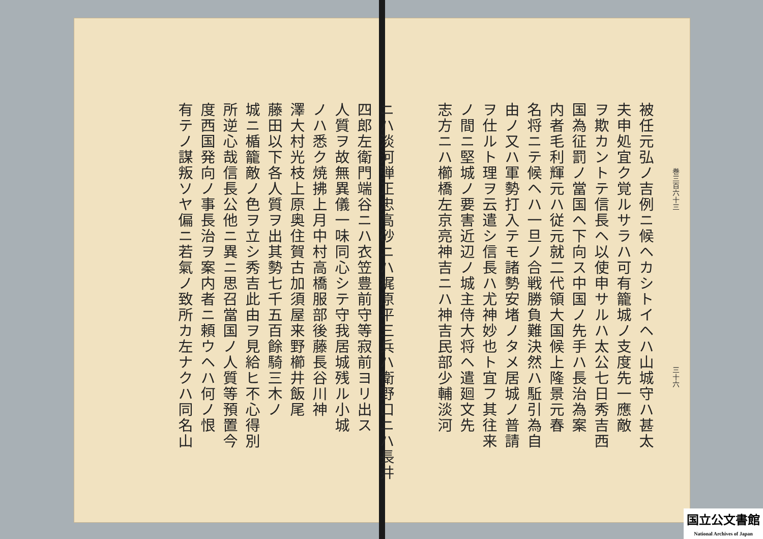巻三百六十三
三十六
被任元弘ノ吉例ニ候ヘカシトイヘハ山城守ハ甚太
夫申処宜ク覚ルサラハ可有籠城ノ支度先一應敵
ヲ欺カントテ信長ヘ以使申サルハ太公七日秀吉西
国為征罰ノ當国ヘ下向ス中国ノ先手ハ長治為案
内者毛利輝元ハ従元就二代領大国候上隆景元春
名将ニテ候ヘハ一旦ノ合戦勝負難決然ハ駈引為自
由ノ又ハ軍勢打入テモ諸勢安堵ノタメ居城ノ普請
ヲ仕ルト理ヲ云遣シ信長ハ尤神妙也ト宜フ其往来
ノ間ニ堅城ノ要害近辺ノ城主侍大将ヘ遣廻文先
志方ニハ櫛橋左京亮神吉ニハ神吉民部少輔淡河
ニハ淡河弾正忠高砂ニハ梶原平三兵ハ衛野口ニハ長井
四郎左衛門端谷ニハ衣笠豊前守等寂前ヨリ出ス
人質ヲ故無異儀一味同心シテ守我居城残ル小城
ノハ悉ク焼拂上月中村高橋服部後藤長谷川神
澤大村光枝上原奥住賀古加須屋来野櫛井飯尾
藤田以下各人質ヲ出其勢七千五百餘騎三木ノ
城ニ楯籠敵ノ色ヲ立シ秀吉此由ヲ見給ヒ不心得別
所逆心哉信長公他ニ異ニ思召當国ノ人質等預置今
度西国発向ノ事長治ヲ案内者ニ頼ウヘハ何ノ恨
有テノ謀叛ソヤ偏ニ若氣ノ致所カ左ナクハ同名山
国立公文書館
National Archives of Japan